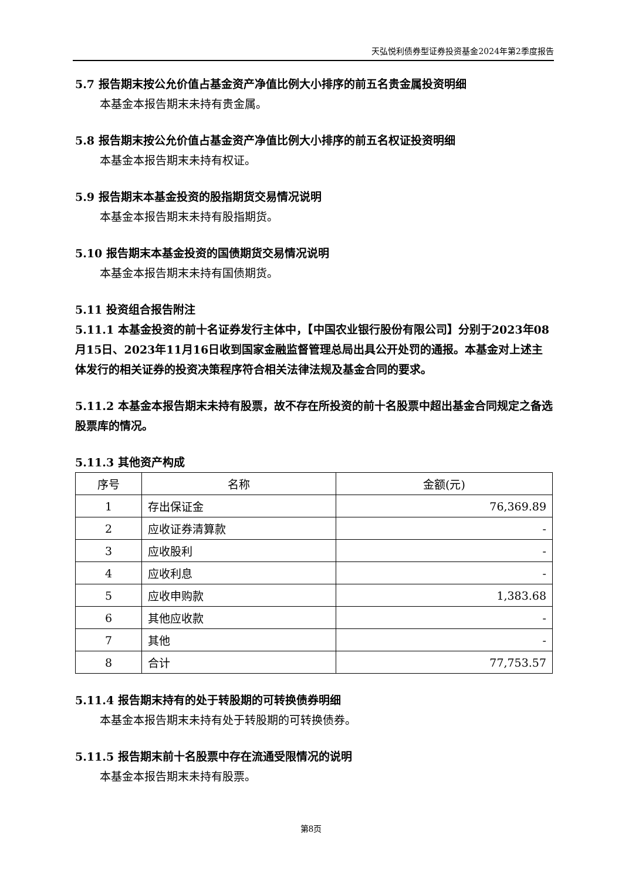天弘悦利债券型证券投资基金2024年第2季度报告
5.7 报告期末按公允价值占基金资产净值比例大小排序的前五名贵金属投资明细
本基金本报告期末未持有贵金属。
5.8 报告期末按公允价值占基金资产净值比例大小排序的前五名权证投资明细
本基金本报告期末未持有权证。
5.9 报告期末本基金投资的股指期货交易情况说明
本基金本报告期末未持有股指期货。
5.10 报告期末本基金投资的国债期货交易情况说明
本基金本报告期末未持有国债期货。
5.11 投资组合报告附注
5.11.1 本基金投资的前十名证券发行主体中，【中国农业银行股份有限公司】分别于2023年08月15日、2023年11月16日收到国家金融监督管理总局出具公开处罚的通报。本基金对上述主体发行的相关证券的投资决策程序符合相关法律法规及基金合同的要求。
5.11.2 本基金本报告期末未持有股票，故不存在所投资的前十名股票中超出基金合同规定之备选股票库的情况。
5.11.3 其他资产构成
| 序号 | 名称 | 金额(元) |
| --- | --- | --- |
| 1 | 存出保证金 | 76,369.89 |
| 2 | 应收证券清算款 | - |
| 3 | 应收股利 | - |
| 4 | 应收利息 | - |
| 5 | 应收申购款 | 1,383.68 |
| 6 | 其他应收款 | - |
| 7 | 其他 | - |
| 8 | 合计 | 77,753.57 |
5.11.4 报告期末持有的处于转股期的可转换债券明细
本基金本报告期末未持有处于转股期的可转换债券。
5.11.5 报告期末前十名股票中存在流通受限情况的说明
本基金本报告期末未持有股票。
第8页